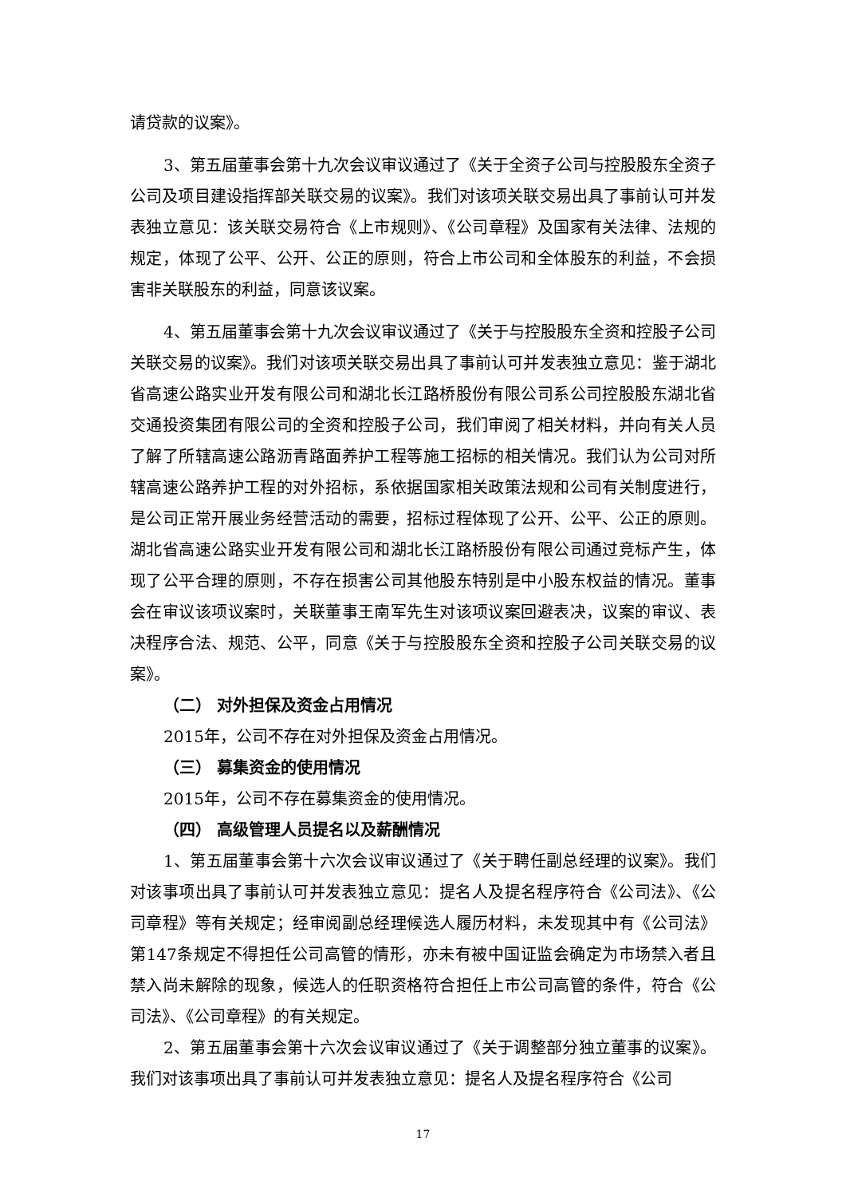请贷款的议案》。
3、第五届董事会第十九次会议审议通过了《关于全资子公司与控股股东全资子公司及项目建设指挥部关联交易的议案》。我们对该项关联交易出具了事前认可并发表独立意见：该关联交易符合《上市规则》、《公司章程》及国家有关法律、法规的规定，体现了公平、公开、公正的原则，符合上市公司和全体股东的利益，不会损害非关联股东的利益，同意该议案。
4、第五届董事会第十九次会议审议通过了《关于与控股股东全资和控股子公司关联交易的议案》。我们对该项关联交易出具了事前认可并发表独立意见：鉴于湖北省高速公路实业开发有限公司和湖北长江路桥股份有限公司系公司控股股东湖北省交通投资集团有限公司的全资和控股子公司，我们审阅了相关材料，并向有关人员了解了所辖高速公路沥青路面养护工程等施工招标的相关情况。我们认为公司对所辖高速公路养护工程的对外招标，系依据国家相关政策法规和公司有关制度进行，是公司正常开展业务经营活动的需要，招标过程体现了公开、公平、公正的原则。湖北省高速公路实业开发有限公司和湖北长江路桥股份有限公司通过竞标产生，体现了公平合理的原则，不存在损害公司其他股东特别是中小股东权益的情况。董事会在审议该项议案时，关联董事王南军先生对该项议案回避表决，议案的审议、表决程序合法、规范、公平，同意《关于与控股股东全资和控股子公司关联交易的议案》。
（二） 对外担保及资金占用情况
2015年，公司不存在对外担保及资金占用情况。
（三） 募集资金的使用情况
2015年，公司不存在募集资金的使用情况。
（四） 高级管理人员提名以及薪酬情况
1、第五届董事会第十六次会议审议通过了《关于聘任副总经理的议案》。我们对该事项出具了事前认可并发表独立意见：提名人及提名程序符合《公司法》、《公司章程》等有关规定；经审阅副总经理候选人履历材料，未发现其中有《公司法》第147条规定不得担任公司高管的情形，亦未有被中国证监会确定为市场禁入者且禁入尚未解除的现象，候选人的任职资格符合担任上市公司高管的条件，符合《公司法》、《公司章程》的有关规定。
2、第五届董事会第十六次会议审议通过了《关于调整部分独立董事的议案》。我们对该事项出具了事前认可并发表独立意见：提名人及提名程序符合《公司
17